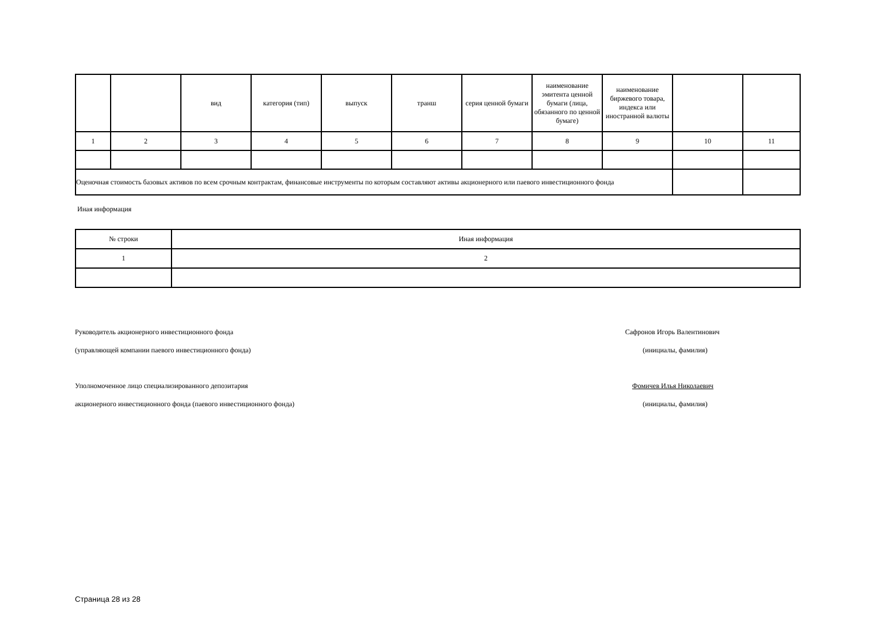| | | вид | категория (тип) | выпуск | транш | серия ценной бумаги | наименование эмитента ценной бумаги (лица, обязанного по ценной бумаге) | наименование биржевого товара, индекса или иностранной валюты | | |
| --- | --- | --- | --- | --- | --- | --- | --- | --- | --- | --- |
| 1 | 2 | 3 | 4 | 5 | 6 | 7 | 8 | 9 | 10 | 11 |
| Оценочная стоимость базовых активов по всем срочным контрактам, финансовые инструменты по которым составляют активы акционерного или паевого инвестиционного фонда | | | | | | | | | | |
Иная информация
| № строки | Иная информация |
| --- | --- |
| 1 | 2 |
Руководитель акционерного инвестиционного фонда
Сафронов Игорь Валентинович
(управляющей компании паевого инвестиционного фонда)
(инициалы, фамилия)
Уполномоченное лицо специализированного депозитария
Фомичев Илья Николаевич
акционерного инвестиционного фонда (паевого инвестиционного фонда)
(инициалы, фамилия)
Страница 28 из 28